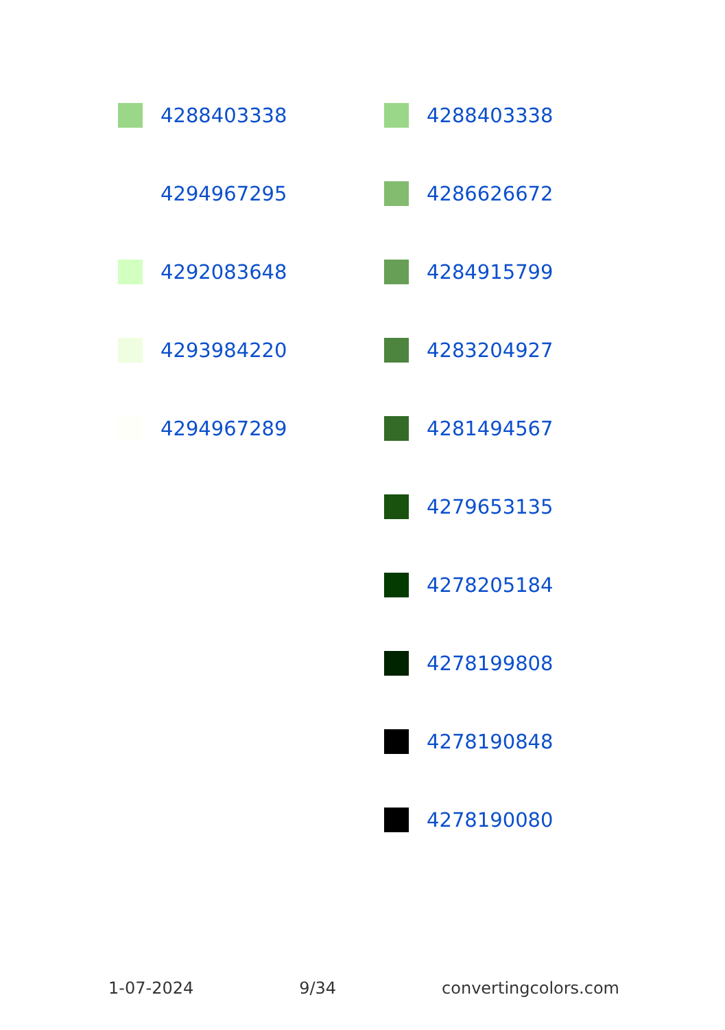4288403338
4294967295
4292083648
4293984220
4294967289
4288403338
4286626672
4284915799
4283204927
4281494567
4279653135
4278205184
4278199808
4278190848
4278190080
1-07-2024 9/34 convertingcolors.com